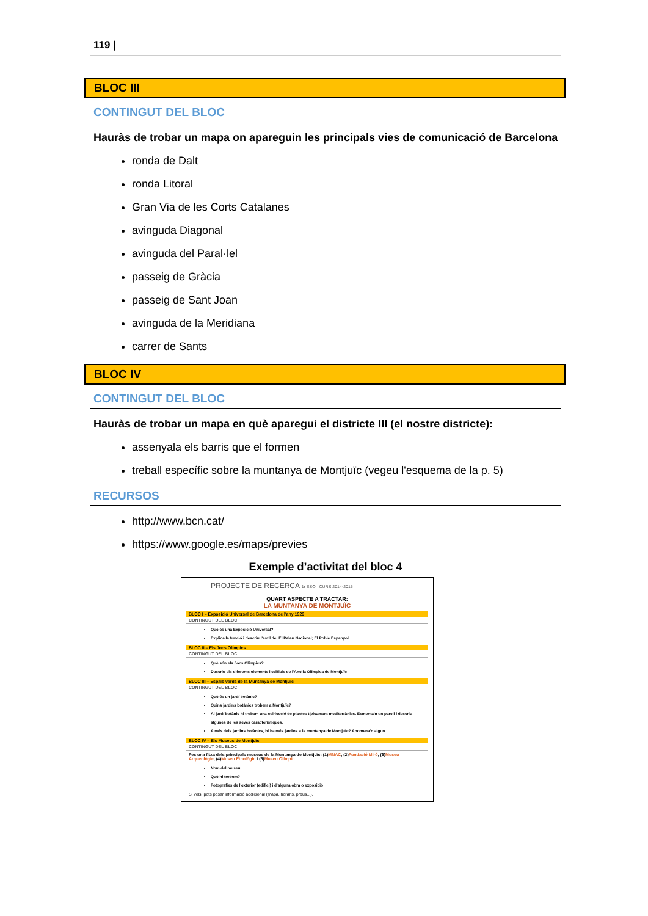119 |
BLOC III
CONTINGUT DEL BLOC
Hauràs de trobar un mapa on apareguin les principals vies de comunicació de Barcelona
ronda de Dalt
ronda Litoral
Gran Via de les Corts Catalanes
avinguda Diagonal
avinguda del Paral·lel
passeig de Gràcia
passeig de Sant Joan
avinguda de la Meridiana
carrer de Sants
BLOC IV
CONTINGUT DEL BLOC
Hauràs de trobar un mapa en què aparegui el districte III (el nostre districte):
assenyala els barris que el formen
treball específic sobre la muntanya de Montjuïc (vegeu l'esquema de la p. 5)
RECURSOS
http://www.bcn.cat/
https://www.google.es/maps/previes
Exemple d’activitat del bloc 4
PROJECTE DE RECERCA 1r ESO CURS 2014-2015
QUART ASPECTE A TRACTAR:
LA MUNTANYA DE MONTJUÏC
BLOC I – Exposició Universal de Barcelona de l'any 1929
CONTINGUT DEL BLOC
Què és una Exposició Universal?
Explica la funció i descriu l'estil de: El Palau Nacional; El Poble Espanyol
BLOC II – Els Jocs Olímpics
CONTINGUT DEL BLOC
Què són els Jocs Olímpics?
Descriu els diferents elements i edificis de l'Anella Olímpica de Montjuïc
BLOC III – Espais verds de la Muntanya de Montjuïc
CONTINGUT DEL BLOC
Què és un jardí botànic?
Quins jardins botànics trobem a Montjuïc?
Al jardí botànic hi trobem una col·lecció de plantes típicament mediterrànies. Esmenta'n un parell i descriu algunes de les seves característiques.
A més dels jardins botànics, hi ha més jardins a la muntanya de Montjuïc? Anomena'n algun.
BLOC IV – Els Museus de Montjuïc
CONTINGUT DEL BLOC
Fes una fitxa dels principals museus de la Muntanya de Montjuïc: (1)MNAC, (2)Fundació Miró, (3)Museu Arqueològic, (4)Museu Etnològic i (5)Museu Olímpic.
Nom del museu
Què hi trobem?
Fotografies de l'exterior (edifici) i d'alguna obra o exposició
Si vols, pots posar informació addicional (mapa, horaris, preus...).